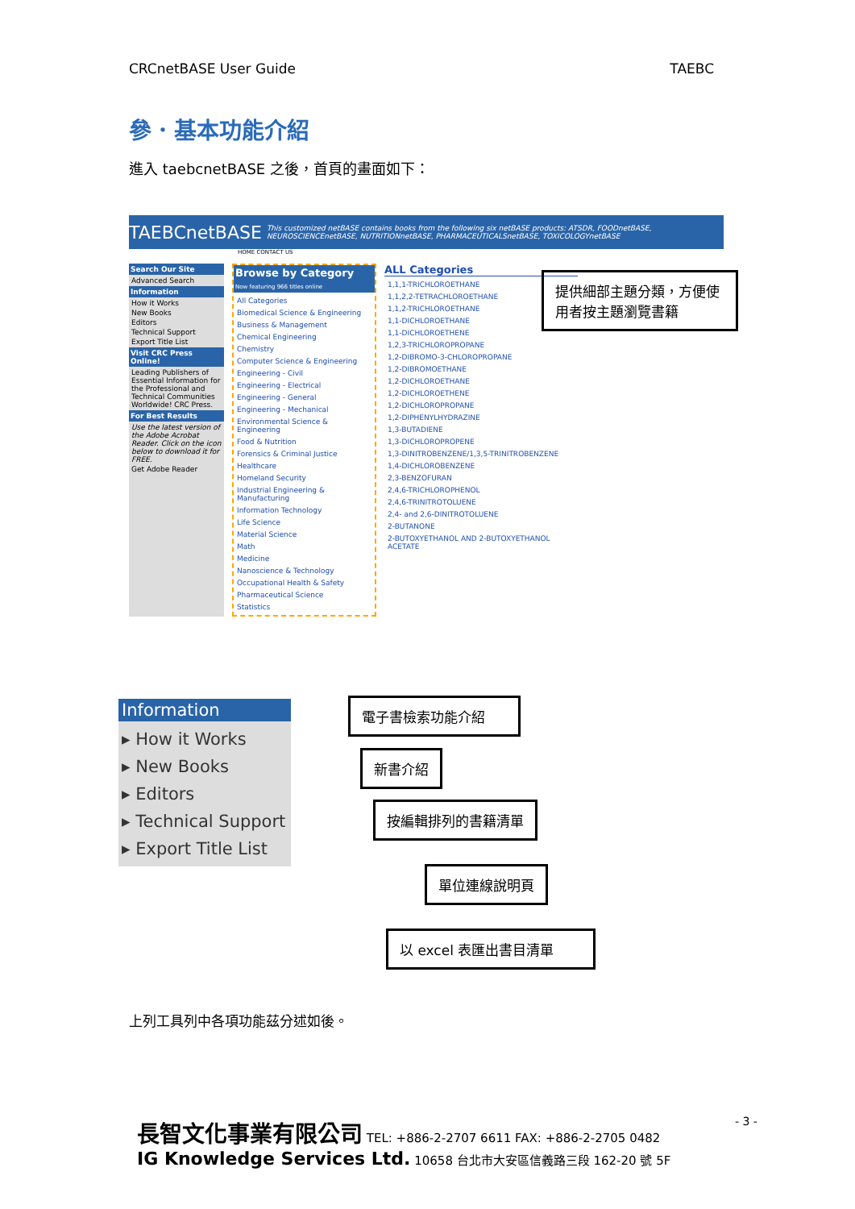CRCnetBASE User Guide TAEBC
參．基本功能介紹
進入 taebcnetBASE 之後，首頁的畫面如下：
TAEBCnetBASE This customized netBASE contains books from the following six netBASE products: ATSDR, FOODnetBASE, NEUROSCIENCEnetBASE, NUTRITIONnetBASE, PHARMACEUTICALSnetBASE, TOXICOLOGYnetBASE
HOME CONTACT US
Search Our Site
Advanced Search
Information
How it Works
New Books
Editors
Technical Support
Export Title List
Visit CRC Press Online!
Leading Publishers of Essential Information for the Professional and Technical Communities Worldwide! CRC Press.
For Best Results
Use the latest version of the Adobe Acrobat Reader. Click on the icon below to download it for FREE.
Get Adobe Reader
Browse by Category
Now featuring 966 titles online
All Categories
Biomedical Science & Engineering
Business & Management
Chemical Engineering
Chemistry
Computer Science & Engineering
Engineering - Civil
Engineering - Electrical
Engineering - General
Engineering - Mechanical
Environmental Science & Engineering
Food & Nutrition
Forensics & Criminal Justice
Healthcare
Homeland Security
Industrial Engineering & Manufacturing
Information Technology
Life Science
Material Science
Math
Medicine
Nanoscience & Technology
Occupational Health & Safety
Pharmaceutical Science
Statistics
ALL Categories
1,1,1-TRICHLOROETHANE
1,1,2,2-TETRACHLOROETHANE
1,1,2-TRICHLOROETHANE
1,1-DICHLOROETHANE
1,1-DICHLOROETHENE
1,2,3-TRICHLOROPROPANE
1,2-DIBROMO-3-CHLOROPROPANE
1,2-DIBROMOETHANE
1,2-DICHLOROETHANE
1,2-DICHLOROETHENE
1,2-DICHLOROPROPANE
1,2-DIPHENYLHYDRAZINE
1,3-BUTADIENE
1,3-DICHLOROPROPENE
1,3-DINITROBENZENE/1,3,5-TRINITROBENZENE
1,4-DICHLOROBENZENE
2,3-BENZOFURAN
2,4,6-TRICHLOROPHENOL
2,4,6-TRINITROTOLUENE
2,4- and 2,6-DINITROTOLUENE
2-BUTANONE
2-BUTOXYETHANOL AND 2-BUTOXYETHANOL ACETATE
提供細部主題分類，方便使用者按主題瀏覽書籍
Information
▸ How it Works
▸ New Books
▸ Editors
▸ Technical Support
▸ Export Title List
電子書檢索功能介紹
新書介紹
按編輯排列的書籍清單
單位連線說明頁
以 excel 表匯出書目清單
上列工具列中各項功能茲分述如後。
- 3 -
長智文化事業有限公司 TEL: +886-2-2707 6611 FAX: +886-2-2705 0482
IG Knowledge Services Ltd. 10658 台北市大安區信義路三段 162-20 號 5F